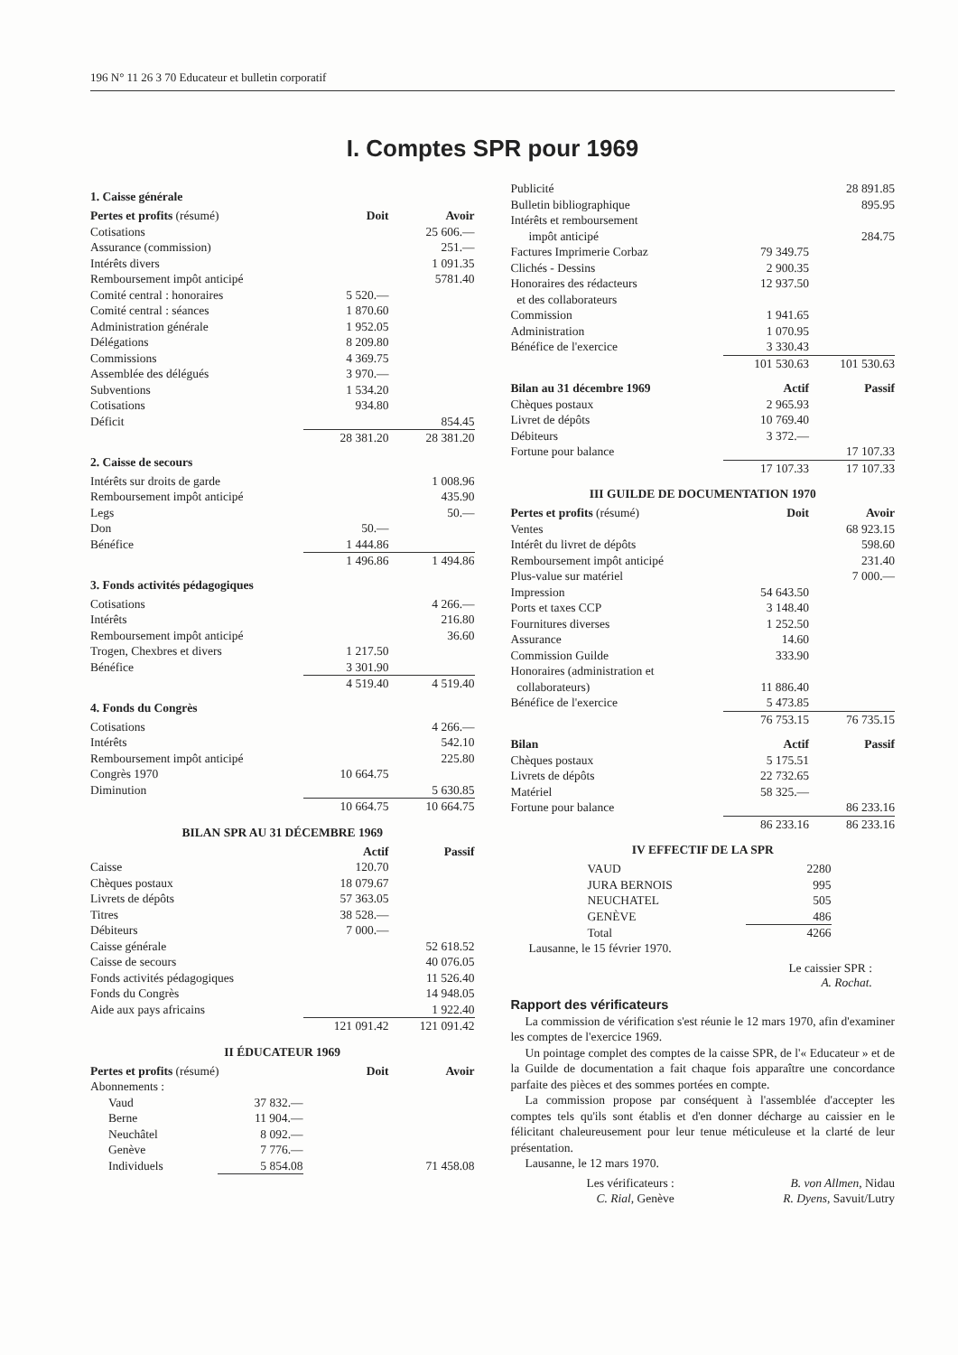196 N° 11 26 3 70 Educateur et bulletin corporatif
I. Comptes SPR pour 1969
1. Caisse générale
| Pertes et profits (résumé) | Doit | Avoir |
| --- | --- | --- |
| Cotisations | | 25 606.— |
| Assurance (commission) | | 251.— |
| Intérêts divers | | 1 091.35 |
| Remboursement impôt anticipé | | 5781.40 |
| Comité central : honoraires | 5 520.— | |
| Comité central : séances | 1 870.60 | |
| Administration générale | 1 952.05 | |
| Délégations | 8 209.80 | |
| Commissions | 4 369.75 | |
| Assemblée des délégués | 3 970.— | |
| Subventions | 1 534.20 | |
| Cotisations | 934.80 | |
| Déficit | | 854.45 |
| | 28 381.20 | 28 381.20 |
2. Caisse de secours
| Intérêts sur droits de garde | | 1 008.96 |
| Remboursement impôt anticipé | | 435.90 |
| Legs | | 50.— |
| Don | 50.— | |
| Bénéfice | 1 444.86 | |
| | 1 496.86 | 1 494.86 |
3. Fonds activités pédagogiques
| Cotisations | | 4 266.— |
| Intérêts | | 216.80 |
| Remboursement impôt anticipé | | 36.60 |
| Trogen, Chexbres et divers | 1 217.50 | |
| Bénéfice | 3 301.90 | |
| | 4 519.40 | 4 519.40 |
4. Fonds du Congrès
| Cotisations | | 4 266.— |
| Intérêts | | 542.10 |
| Remboursement impôt anticipé | | 225.80 |
| Congrès 1970 | 10 664.75 | |
| Diminution | | 5 630.85 |
| | 10 664.75 | 10 664.75 |
BILAN SPR AU 31 DÉCEMBRE 1969
| | Actif | Passif |
| --- | --- | --- |
| Caisse | 120.70 | |
| Chèques postaux | 18 079.67 | |
| Livrets de dépôts | 57 363.05 | |
| Titres | 38 528.— | |
| Débiteurs | 7 000.— | |
| Caisse générale | | 52 618.52 |
| Caisse de secours | | 40 076.05 |
| Fonds activités pédagogiques | | 11 526.40 |
| Fonds du Congrès | | 14 948.05 |
| Aide aux pays africains | | 1 922.40 |
| | 121 091.42 | 121 091.42 |
II ÉDUCATEUR 1969
| Pertes et profits (résumé) | | Doit | Avoir |
| --- | --- | --- | --- |
| Abonnements : | | | |
| Vaud | 37 832.— | | |
| Berne | 11 904.— | | |
| Neuchâtel | 8 092.— | | |
| Genève | 7 776.— | | |
| Individuels | 5 854.08 | | 71 458.08 |
| Publicité | | 28 891.85 |
| Bulletin bibliographique | | 895.95 |
| Intérêts et remboursement impôt anticipé | | 284.75 |
| Factures Imprimerie Corbaz | 79 349.75 | |
| Clichés - Dessins | 2 900.35 | |
| Honoraires des rédacteurs et des collaborateurs | 12 937.50 | |
| Commission | 1 941.65 | |
| Administration | 1 070.95 | |
| Bénéfice de l'exercice | 3 330.43 | |
| | 101 530.63 | 101 530.63 |
| Bilan au 31 décembre 1969 | Actif | Passif |
| --- | --- | --- |
| Chèques postaux | 2 965.93 | |
| Livret de dépôts | 10 769.40 | |
| Débiteurs | 3 372.— | |
| Fortune pour balance | | 17 107.33 |
| | 17 107.33 | 17 107.33 |
III GUILDE DE DOCUMENTATION 1970
| Pertes et profits (résumé) | Doit | Avoir |
| --- | --- | --- |
| Ventes | | 68 923.15 |
| Intérêt du livret de dépôts | | 598.60 |
| Remboursement impôt anticipé | | 231.40 |
| Plus-value sur matériel | | 7 000.— |
| Impression | 54 643.50 | |
| Ports et taxes CCP | 3 148.40 | |
| Fournitures diverses | 1 252.50 | |
| Assurance | 14.60 | |
| Commission Guilde | 333.90 | |
| Honoraires (administration et collaborateurs) | 11 886.40 | |
| Bénéfice de l'exercice | 5 473.85 | |
| | 76 753.15 | 76 735.15 |
| Bilan | Actif | Passif |
| --- | --- | --- |
| Chèques postaux | 5 175.51 | |
| Livrets de dépôts | 22 732.65 | |
| Matériel | 58 325.— | |
| Fortune pour balance | | 86 233.16 |
| | 86 233.16 | 86 233.16 |
IV EFFECTIF DE LA SPR
| VAUD | 2280 |
| JURA BERNOIS | 995 |
| NEUCHATEL | 505 |
| GENÈVE | 486 |
| Total | 4266 |
Lausanne, le 15 février 1970.
Le caissier SPR :
A. Rochat.
Rapport des vérificateurs
La commission de vérification s'est réunie le 12 mars 1970, afin d'examiner les comptes de l'exercice 1969.
Un pointage complet des comptes de la caisse SPR, de l'« Educateur » et de la Guilde de documentation a fait chaque fois apparaître une concordance parfaite des pièces et des sommes portées en compte.
La commission propose par conséquent à l'assemblée d'accepter les comptes tels qu'ils sont établis et d'en donner décharge au caissier en le félicitant chaleureusement pour leur tenue méticuleuse et la clarté de leur présentation.
Lausanne, le 12 mars 1970.
| Les vérificateurs : | B. von Allmen, Nidau |
| C. Rial, Genève | R. Dyens, Savuit/Lutry |